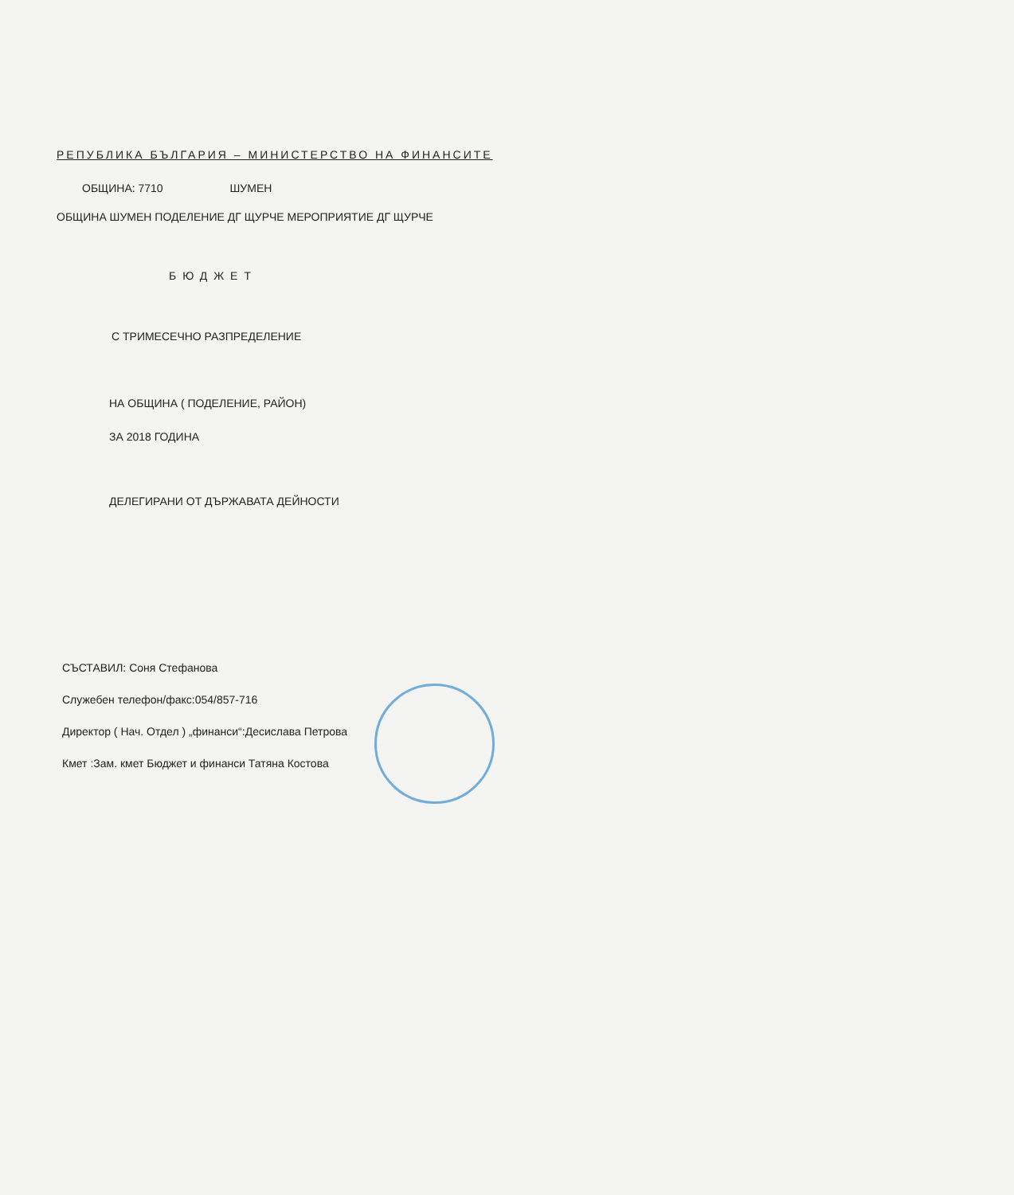РЕПУБЛИКА БЪЛГАРИЯ – МИНИСТЕРСТВО НА ФИНАНСИТЕ
ОБЩИНА: 7710 ШУМЕН
ОБЩИНА ШУМЕН ПОДЕЛЕНИЕ ДГ ЩУРЧЕ МЕРОПРИЯТИЕ ДГ ЩУРЧЕ
БЮДЖЕТ
С ТРИМЕСЕЧНО РАЗПРЕДЕЛЕНИЕ
НА ОБЩИНА ( ПОДЕЛЕНИЕ, РАЙОН)
ЗА 2018 ГОДИНА
ДЕЛЕГИРАНИ ОТ ДЪРЖАВАТА ДЕЙНОСТИ
СЪСТАВИЛ: Соня Стефанова
Служебен телефон/факс:054/857-716
Директор ( Нач. Отдел ) „финанси“:Десислава Петрова
Кмет :Зам. кмет Бюджет и финанси Татяна Костова